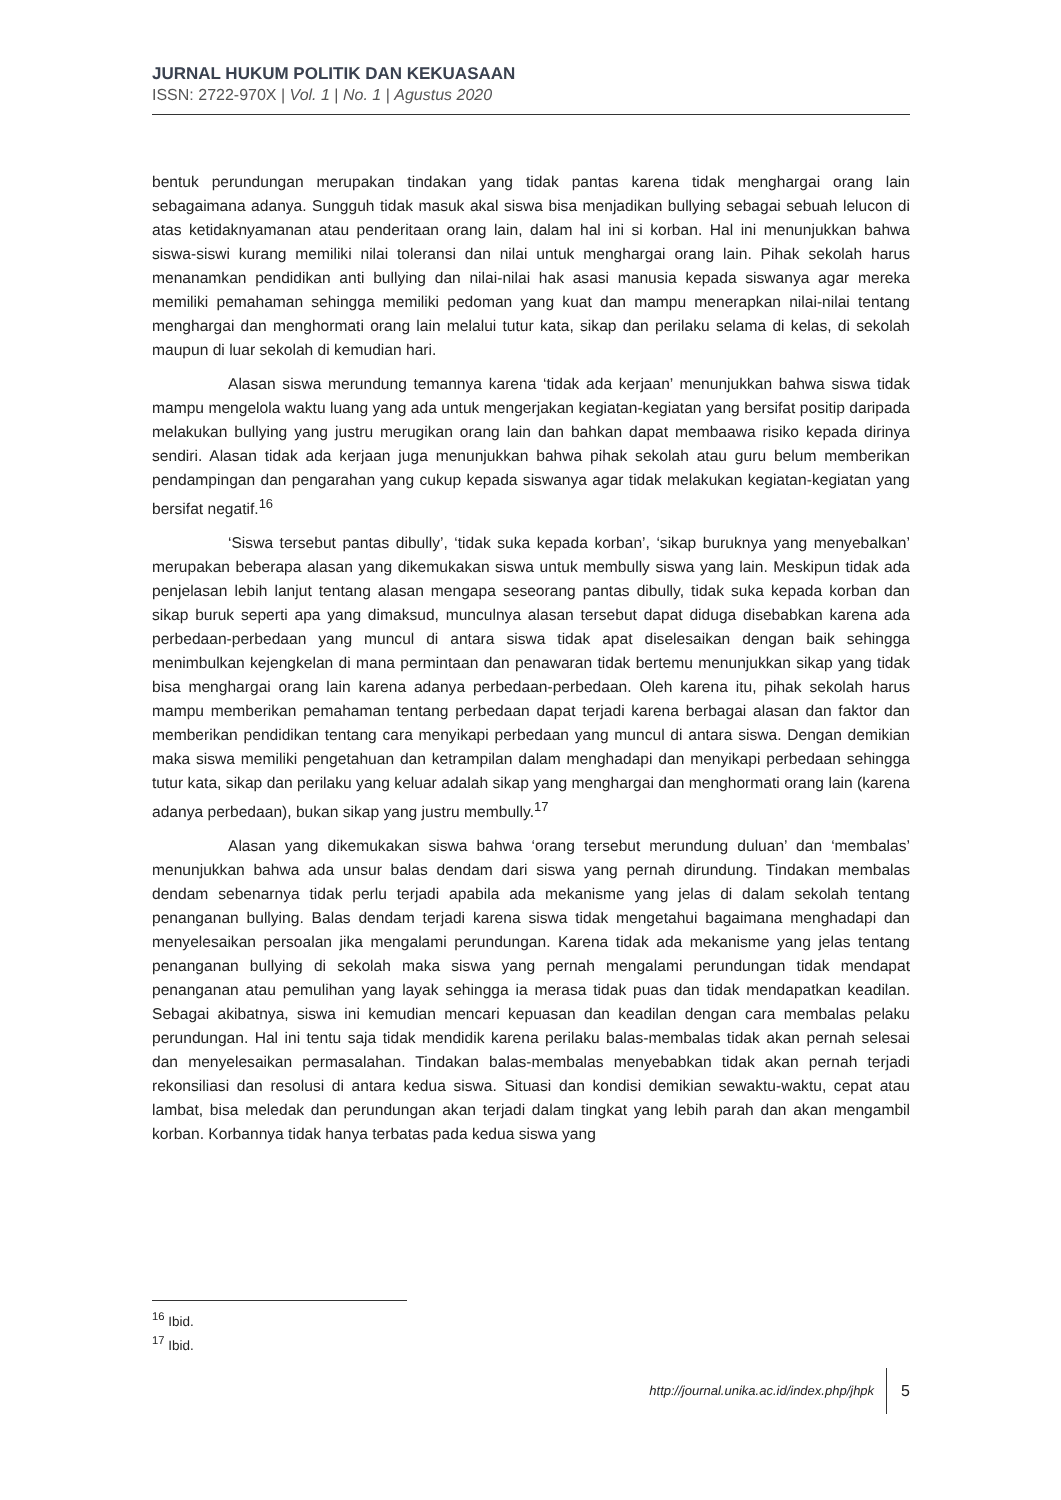JURNAL HUKUM POLITIK DAN KEKUASAAN
ISSN: 2722-970X | Vol. 1 | No. 1 | Agustus 2020
bentuk perundungan merupakan tindakan yang tidak pantas karena tidak menghargai orang lain sebagaimana adanya. Sungguh tidak masuk akal siswa bisa menjadikan bullying sebagai sebuah lelucon di atas ketidaknyamanan atau penderitaan orang lain, dalam hal ini si korban. Hal ini menunjukkan bahwa siswa-siswi kurang memiliki nilai toleransi dan nilai untuk menghargai orang lain. Pihak sekolah harus menanamkan pendidikan anti bullying dan nilai-nilai hak asasi manusia kepada siswanya agar mereka memiliki pemahaman sehingga memiliki pedoman yang kuat dan mampu menerapkan nilai-nilai tentang menghargai dan menghormati orang lain melalui tutur kata, sikap dan perilaku selama di kelas, di sekolah maupun di luar sekolah di kemudian hari.
Alasan siswa merundung temannya karena ‘tidak ada kerjaan’ menunjukkan bahwa siswa tidak mampu mengelola waktu luang yang ada untuk mengerjakan kegiatan-kegiatan yang bersifat positip daripada melakukan bullying yang justru merugikan orang lain dan bahkan dapat membaawa risiko kepada dirinya sendiri. Alasan tidak ada kerjaan juga menunjukkan bahwa pihak sekolah atau guru belum memberikan pendampingan dan pengarahan yang cukup kepada siswanya agar tidak melakukan kegiatan-kegiatan yang bersifat negatif.<sup>16</sup>
‘Siswa tersebut pantas dibully’, ‘tidak suka kepada korban’, ‘sikap buruknya yang menyebalkan’ merupakan beberapa alasan yang dikemukakan siswa untuk membully siswa yang lain. Meskipun tidak ada penjelasan lebih lanjut tentang alasan mengapa seseorang pantas dibully, tidak suka kepada korban dan sikap buruk seperti apa yang dimaksud, munculnya alasan tersebut dapat diduga disebabkan karena ada perbedaan-perbedaan yang muncul di antara siswa tidak apat diselesaikan dengan baik sehingga menimbulkan kejengkelan di mana permintaan dan penawaran tidak bertemu menunjukkan sikap yang tidak bisa menghargai orang lain karena adanya perbedaan-perbedaan. Oleh karena itu, pihak sekolah harus mampu memberikan pemahaman tentang perbedaan dapat terjadi karena berbagai alasan dan faktor dan memberikan pendidikan tentang cara menyikapi perbedaan yang muncul di antara siswa. Dengan demikian maka siswa memiliki pengetahuan dan ketrampilan dalam menghadapi dan menyikapi perbedaan sehingga tutur kata, sikap dan perilaku yang keluar adalah sikap yang menghargai dan menghormati orang lain (karena adanya perbedaan), bukan sikap yang justru membully.<sup>17</sup>
Alasan yang dikemukakan siswa bahwa ‘orang tersebut merundung duluan’ dan ‘membalas’ menunjukkan bahwa ada unsur balas dendam dari siswa yang pernah dirundung. Tindakan membalas dendam sebenarnya tidak perlu terjadi apabila ada mekanisme yang jelas di dalam sekolah tentang penanganan bullying. Balas dendam terjadi karena siswa tidak mengetahui bagaimana menghadapi dan menyelesaikan persoalan jika mengalami perundungan. Karena tidak ada mekanisme yang jelas tentang penanganan bullying di sekolah maka siswa yang pernah mengalami perundungan tidak mendapat penanganan atau pemulihan yang layak sehingga ia merasa tidak puas dan tidak mendapatkan keadilan. Sebagai akibatnya, siswa ini kemudian mencari kepuasan dan keadilan dengan cara membalas pelaku perundungan. Hal ini tentu saja tidak mendidik karena perilaku balas-membalas tidak akan pernah selesai dan menyelesaikan permasalahan. Tindakan balas-membalas menyebabkan tidak akan pernah terjadi rekonsiliasi dan resolusi di antara kedua siswa. Situasi dan kondisi demikian sewaktu-waktu, cepat atau lambat, bisa meledak dan perundungan akan terjadi dalam tingkat yang lebih parah dan akan mengambil korban. Korbannya tidak hanya terbatas pada kedua siswa yang
<sup>16</sup> Ibid.
<sup>17</sup> Ibid.
http://journal.unika.ac.id/index.php/jhpk 5